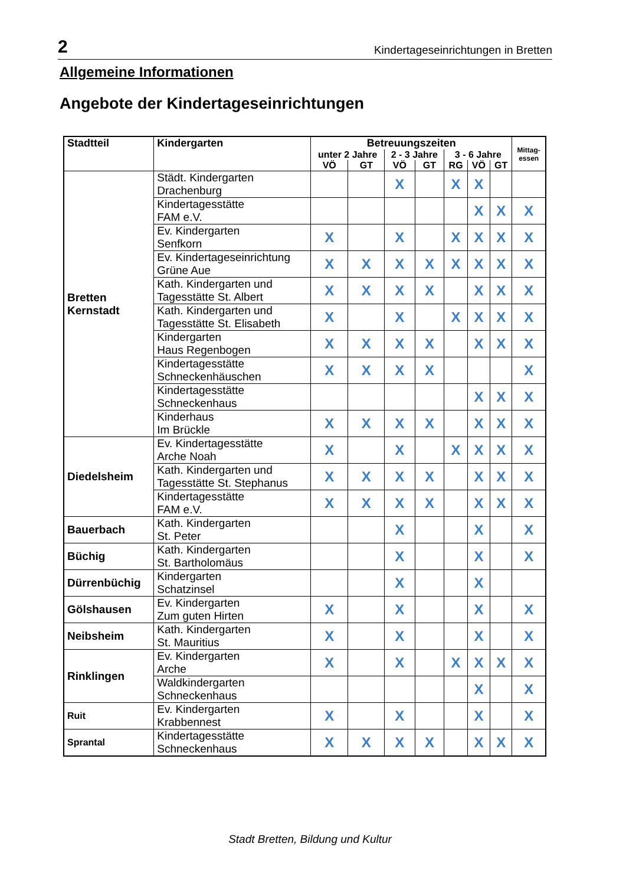2 Kindertageseinrichtungen in Bretten
Allgemeine Informationen
Angebote der Kindertageseinrichtungen
| Stadtteil | Kindergarten | Betreuungszeiten | | | | | | | Mittag- essen |
| --- | --- | --- | --- | --- | --- | --- | --- | --- | --- |
| | | unter 2 Jahre | | 2 - 3 Jahre | | 3 - 6 Jahre | | | |
| | | VÖ | GT | VÖ | GT | RG | VÖ | GT | |
| Bretten Kernstadt | Städt. Kindergarten Drachenburg | | | X | | X | X | | |
| | Kindertagesstätte FAM e.V. | | | | | | X | X | X |
| | Ev. Kindergarten Senfkorn | X | | X | | X | X | X | X |
| | Ev. Kindertageseinrichtung Grüne Aue | X | X | X | X | X | X | X | X |
| | Kath. Kindergarten und Tagesstätte St. Albert | X | X | X | X | | X | X | X |
| | Kath. Kindergarten und Tagesstätte St. Elisabeth | X | | X | | X | X | X | X |
| | Kindergarten Haus Regenbogen | X | X | X | X | | X | X | X |
| | Kindertagesstätte Schneckenhäuschen | X | X | X | X | | | | X |
| | Kindertagesstätte Schneckenhaus | | | | | | X | X | X |
| | Kinderhaus Im Brückle | X | X | X | X | | X | X | X |
| Diedelsheim | Ev. Kindertagesstätte Arche Noah | X | | X | | X | X | X | X |
| | Kath. Kindergarten und Tagesstätte St. Stephanus | X | X | X | X | | X | X | X |
| | Kindertagesstätte FAM e.V. | X | X | X | X | | X | X | X |
| Bauerbach | Kath. Kindergarten St. Peter | | | X | | | X | | X |
| Büchig | Kath. Kindergarten St. Bartholomäus | | | X | | | X | | X |
| Dürrenbüchig | Kindergarten Schatzinsel | | | X | | | X | | |
| Gölshausen | Ev. Kindergarten Zum guten Hirten | X | | X | | | X | | X |
| Neibsheim | Kath. Kindergarten St. Mauritius | X | | X | | | X | | X |
| Rinklingen | Ev. Kindergarten Arche | X | | X | | X | X | X | X |
| | Waldkindergarten Schneckenhaus | | | | | | X | | X |
| Ruit | Ev. Kindergarten Krabbennest | X | | X | | | X | | X |
| Sprantal | Kindertagesstätte Schneckenhaus | X | X | X | X | | X | X | X |
Stadt Bretten, Bildung und Kultur